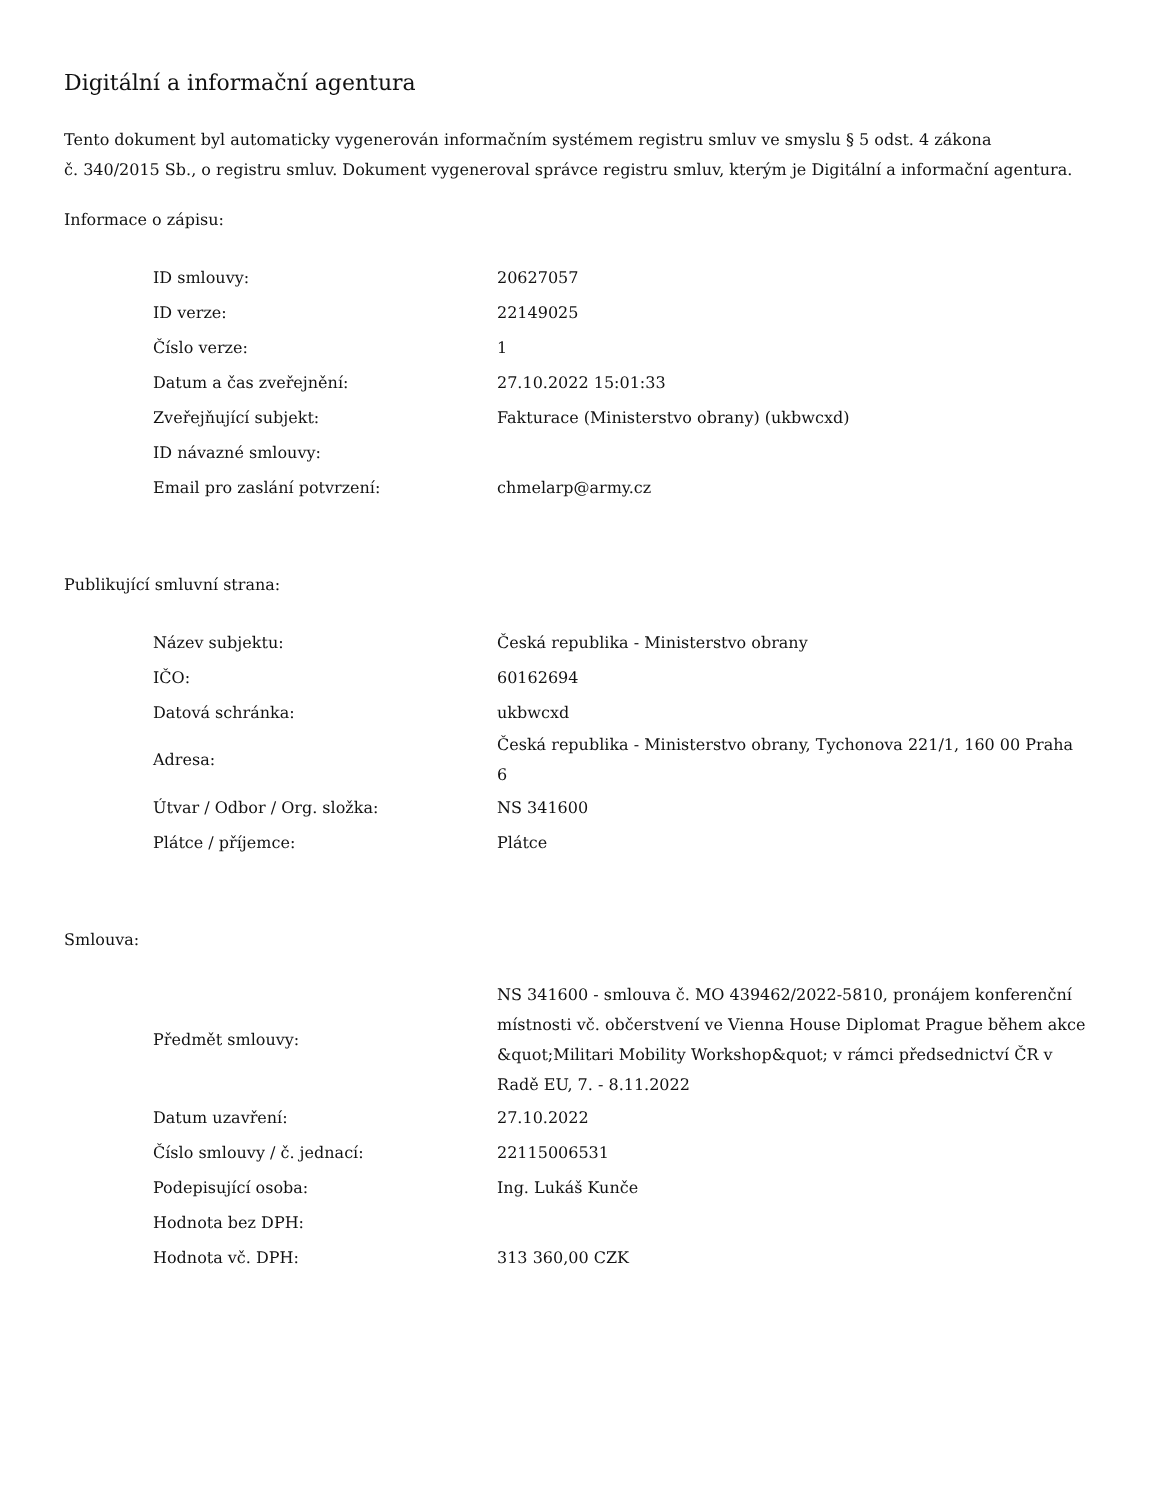Digitální a informační agentura
Tento dokument byl automaticky vygenerován informačním systémem registru smluv ve smyslu § 5 odst. 4 zákona
č. 340/2015 Sb., o registru smluv. Dokument vygeneroval správce registru smluv, kterým je Digitální a informační agentura.
Informace o zápisu:
| ID smlouvy: | 20627057 |
| ID verze: | 22149025 |
| Číslo verze: | 1 |
| Datum a čas zveřejnění: | 27.10.2022 15:01:33 |
| Zveřejňující subjekt: | Fakturace (Ministerstvo obrany) (ukbwcxd) |
| ID návazné smlouvy: | |
| Email pro zaslání potvrzení: | chmelarp@army.cz |
Publikující smluvní strana:
| Název subjektu: | Česká republika - Ministerstvo obrany |
| IČO: | 60162694 |
| Datová schránka: | ukbwcxd |
| Adresa: | Česká republika - Ministerstvo obrany, Tychonova 221/1, 160 00 Praha 6 |
| Útvar / Odbor / Org. složka: | NS 341600 |
| Plátce / příjemce: | Plátce |
Smlouva:
| Předmět smlouvy: | NS 341600 - smlouva č. MO 439462/2022-5810, pronájem konferenční místnosti vč. občerstvení ve Vienna House Diplomat Prague během akce &quot;Militari Mobility Workshop&quot; v rámci předsednictví ČR v Radě EU, 7. - 8.11.2022 |
| Datum uzavření: | 27.10.2022 |
| Číslo smlouvy / č. jednací: | 22115006531 |
| Podepisující osoba: | Ing. Lukáš Kunče |
| Hodnota bez DPH: | |
| Hodnota vč. DPH: | 313 360,00 CZK |